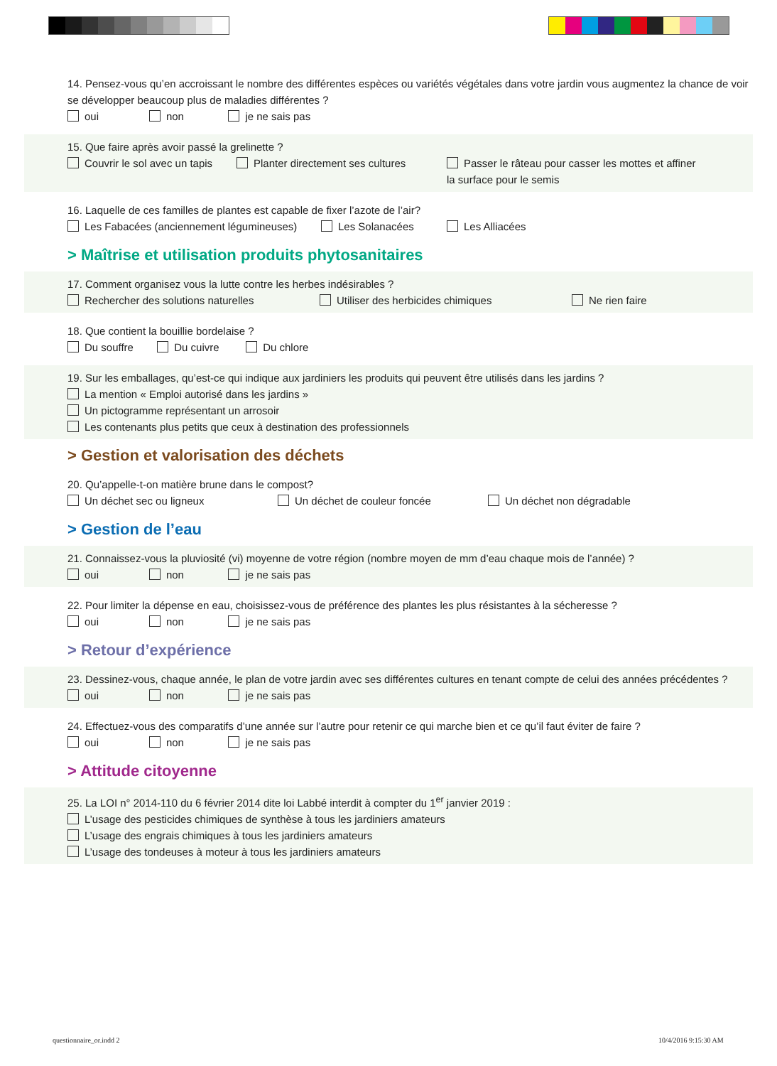14. Pensez-vous qu’en accroissant le nombre des différentes espèces ou variétés végétales dans votre jardin vous augmentez la chance de voir se développer beaucoup plus de maladies différentes ?
oui non je ne sais pas
15. Que faire après avoir passé la grelinette ?
Couvrir le sol avec un tapis
Planter directement ses cultures Passer le râteau pour casser les mottes et affiner la surface pour le semis
16. Laquelle de ces familles de plantes est capable de fixer l’azote de l’air?
Les Fabacées (anciennement légumineuses)
Les Solanacées Les Alliacées
> Maîtrise et utilisation produits phytosanitaires
17. Comment organisez vous la lutte contre les herbes indésirables ?
Rechercher des solutions naturelles Utiliser des herbicides chimiques Ne rien faire
18. Que contient la bouillie bordelaise ?
Du souffre Du cuivre Du chlore
19. Sur les emballages, qu’est-ce qui indique aux jardiniers les produits qui peuvent être utilisés dans les jardins ?
La mention « Emploi autorisé dans les jardins »
Un pictogramme représentant un arrosoir
Les contenants plus petits que ceux à destination des professionnels
> Gestion et valorisation des déchets
20. Qu’appelle-t-on matière brune dans le compost?
Un déchet sec ou ligneux Un déchet de couleur foncée Un déchet non dégradable
> Gestion de l’eau
21. Connaissez-vous la pluviosité (vi) moyenne de votre région (nombre moyen de mm d’eau chaque mois de l’année) ?
oui non je ne sais pas
22. Pour limiter la dépense en eau, choisissez-vous de préférence des plantes les plus résistantes à la sécheresse ?
oui non je ne sais pas
> Retour d’expérience
23. Dessinez-vous, chaque année, le plan de votre jardin avec ses différentes cultures en tenant compte de celui des années précédentes ?
oui non je ne sais pas
24. Effectuez-vous des comparatifs d’une année sur l’autre pour retenir ce qui marche bien et ce qu’il faut éviter de faire ?
oui non je ne sais pas
> Attitude citoyenne
25. La LOI n° 2014-110 du 6 février 2014 dite loi Labbé interdit à compter du 1<sup>er</sup> janvier 2019 :
L’usage des pesticides chimiques de synthèse à tous les jardiniers amateurs
L’usage des engrais chimiques à tous les jardiniers amateurs
L’usage des tondeuses à moteur à tous les jardiniers amateurs
questionnaire_or.indd 2 10/4/2016 9:15:30 AM